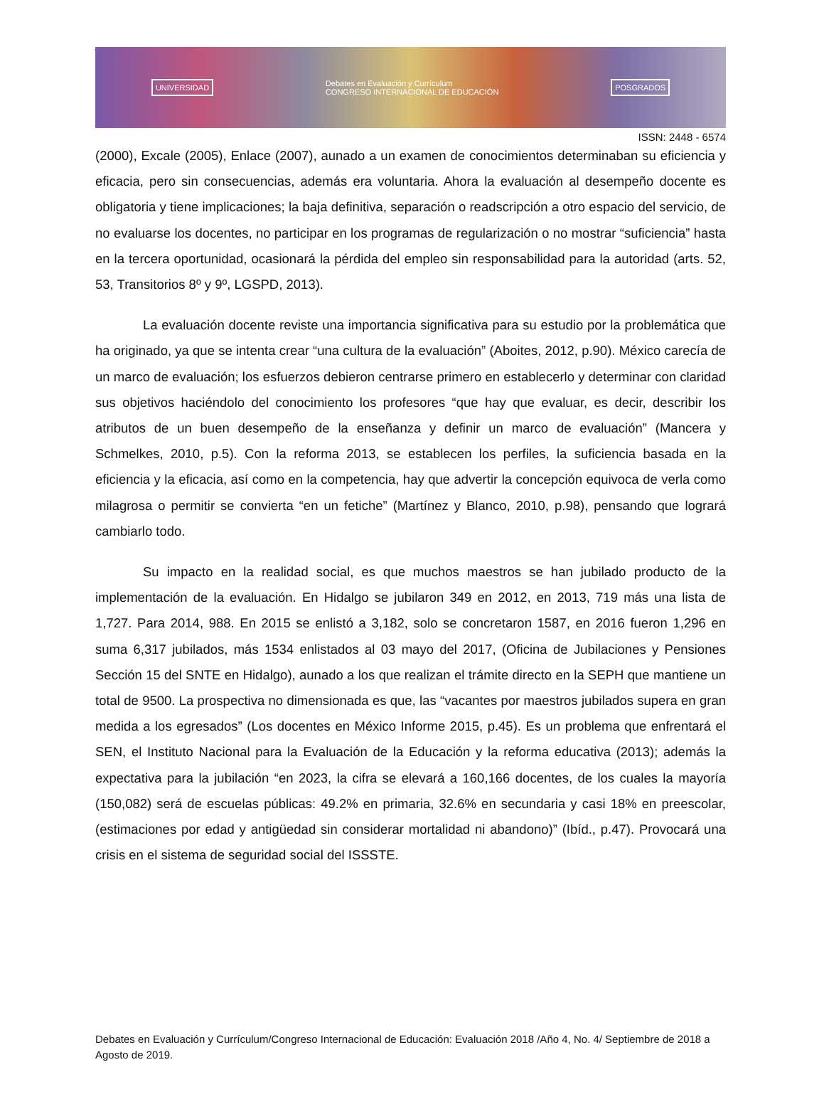UNIVERSIDAD Debates en Evaluación y Currículum
CONGRESO INTERNACIONAL DE EDUCACIÓN POSGRADOS
ISSN: 2448 - 6574
(2000), Excale (2005), Enlace (2007), aunado a un examen de conocimientos determinaban su eficiencia y eficacia, pero sin consecuencias, además era voluntaria. Ahora la evaluación al desempeño docente es obligatoria y tiene implicaciones; la baja definitiva, separación o readscripción a otro espacio del servicio, de no evaluarse los docentes, no participar en los programas de regularización o no mostrar “suficiencia” hasta en la tercera oportunidad, ocasionará la pérdida del empleo sin responsabilidad para la autoridad (arts. 52, 53, Transitorios 8º y 9º, LGSPD, 2013).
La evaluación docente reviste una importancia significativa para su estudio por la problemática que ha originado, ya que se intenta crear “una cultura de la evaluación” (Aboites, 2012, p.90). México carecía de un marco de evaluación; los esfuerzos debieron centrarse primero en establecerlo y determinar con claridad sus objetivos haciéndolo del conocimiento los profesores “que hay que evaluar, es decir, describir los atributos de un buen desempeño de la enseñanza y definir un marco de evaluación” (Mancera y Schmelkes, 2010, p.5). Con la reforma 2013, se establecen los perfiles, la suficiencia basada en la eficiencia y la eficacia, así como en la competencia, hay que advertir la concepción equivoca de verla como milagrosa o permitir se convierta “en un fetiche” (Martínez y Blanco, 2010, p.98), pensando que logrará cambiarlo todo.
Su impacto en la realidad social, es que muchos maestros se han jubilado producto de la implementación de la evaluación. En Hidalgo se jubilaron 349 en 2012, en 2013, 719 más una lista de 1,727. Para 2014, 988. En 2015 se enlistó a 3,182, solo se concretaron 1587, en 2016 fueron 1,296 en suma 6,317 jubilados, más 1534 enlistados al 03 mayo del 2017, (Oficina de Jubilaciones y Pensiones Sección 15 del SNTE en Hidalgo), aunado a los que realizan el trámite directo en la SEPH que mantiene un total de 9500. La prospectiva no dimensionada es que, las “vacantes por maestros jubilados supera en gran medida a los egresados” (Los docentes en México Informe 2015, p.45). Es un problema que enfrentará el SEN, el Instituto Nacional para la Evaluación de la Educación y la reforma educativa (2013); además la expectativa para la jubilación “en 2023, la cifra se elevará a 160,166 docentes, de los cuales la mayoría (150,082) será de escuelas públicas: 49.2% en primaria, 32.6% en secundaria y casi 18% en preescolar, (estimaciones por edad y antigüedad sin considerar mortalidad ni abandono)” (Ibíd., p.47). Provocará una crisis en el sistema de seguridad social del ISSSTE.
Debates en Evaluación y Currículum/Congreso Internacional de Educación: Evaluación 2018 /Año 4, No. 4/ Septiembre de 2018 a Agosto de 2019.